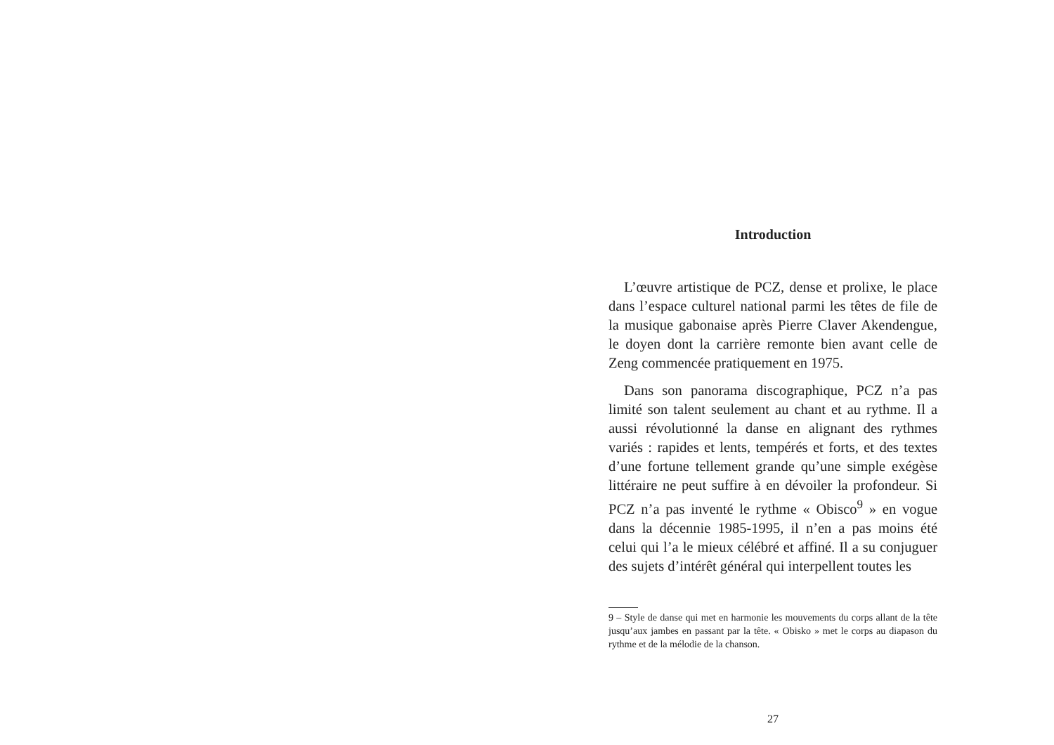Introduction
L’œuvre artistique de PCZ, dense et prolixe, le place dans l’espace culturel national parmi les têtes de file de la musique gabonaise après Pierre Claver Akendengue, le doyen dont la carrière remonte bien avant celle de Zeng commencée pratiquement en 1975.
Dans son panorama discographique, PCZ n’a pas limité son talent seulement au chant et au rythme. Il a aussi révolutionné la danse en alignant des rythmes variés : rapides et lents, tempérés et forts, et des textes d’une fortune tellement grande qu’une simple exégèse littéraire ne peut suffire à en dévoiler la profondeur. Si PCZ n’a pas inventé le rythme « Obisco<sup>9</sup> » en vogue dans la décennie 1985-1995, il n’en a pas moins été celui qui l’a le mieux célébré et affiné. Il a su conjuguer des sujets d’intérêt général qui interpellent toutes les
9 – Style de danse qui met en harmonie les mouvements du corps allant de la tête jusqu’aux jambes en passant par la tête. « Obisko » met le corps au diapason du rythme et de la mélodie de la chanson.
27